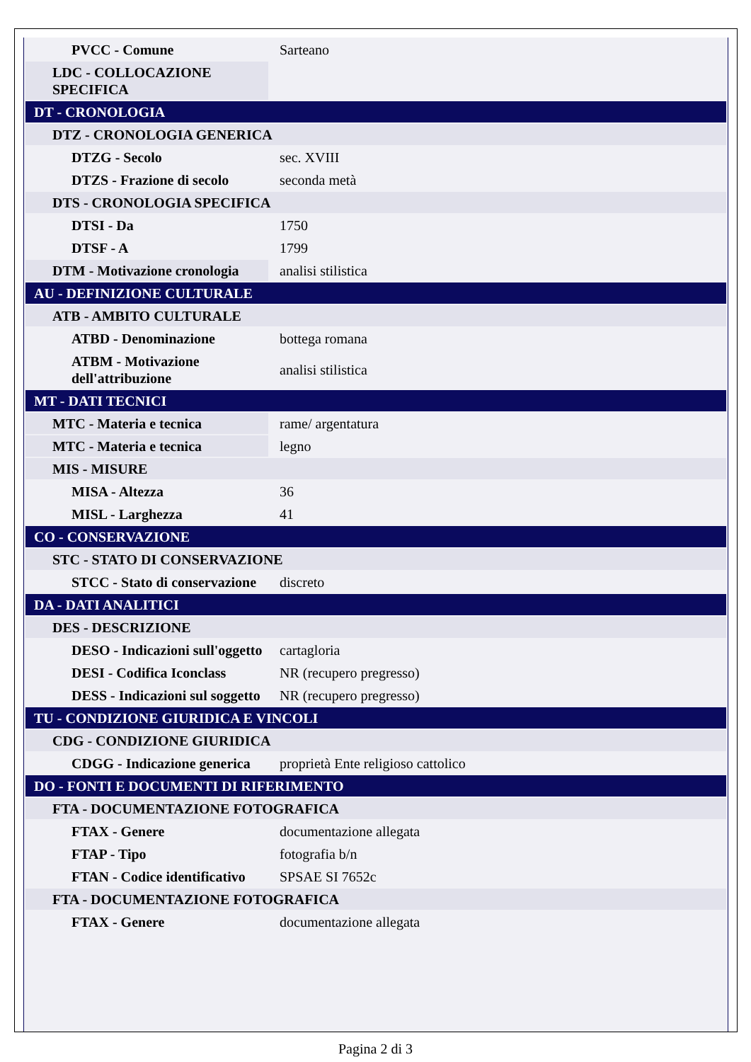| PVCC - Comune | Sarteano |
| LDC - COLLOCAZIONE SPECIFICA | |
| DT - CRONOLOGIA | |
| DTZ - CRONOLOGIA GENERICA | |
| DTZG - Secolo | sec. XVIII |
| DTZS - Frazione di secolo | seconda metà |
| DTS - CRONOLOGIA SPECIFICA | |
| DTSI - Da | 1750 |
| DTSF - A | 1799 |
| DTM - Motivazione cronologia | analisi stilistica |
| AU - DEFINIZIONE CULTURALE | |
| ATB - AMBITO CULTURALE | |
| ATBD - Denominazione | bottega romana |
| ATBM - Motivazione dell'attribuzione | analisi stilistica |
| MT - DATI TECNICI | |
| MTC - Materia e tecnica | rame/ argentatura |
| MTC - Materia e tecnica | legno |
| MIS - MISURE | |
| MISA - Altezza | 36 |
| MISL - Larghezza | 41 |
| CO - CONSERVAZIONE | |
| STC - STATO DI CONSERVAZIONE | |
| STCC - Stato di conservazione | discreto |
| DA - DATI ANALITICI | |
| DES - DESCRIZIONE | |
| DESO - Indicazioni sull'oggetto | cartagloria |
| DESI - Codifica Iconclass | NR (recupero pregresso) |
| DESS - Indicazioni sul soggetto | NR (recupero pregresso) |
| TU - CONDIZIONE GIURIDICA E VINCOLI | |
| CDG - CONDIZIONE GIURIDICA | |
| CDGG - Indicazione generica | proprietà Ente religioso cattolico |
| DO - FONTI E DOCUMENTI DI RIFERIMENTO | |
| FTA - DOCUMENTAZIONE FOTOGRAFICA | |
| FTAX - Genere | documentazione allegata |
| FTAP - Tipo | fotografia b/n |
| FTAN - Codice identificativo | SPSAE SI 7652c |
| FTA - DOCUMENTAZIONE FOTOGRAFICA | |
| FTAX - Genere | documentazione allegata |
Pagina 2 di 3